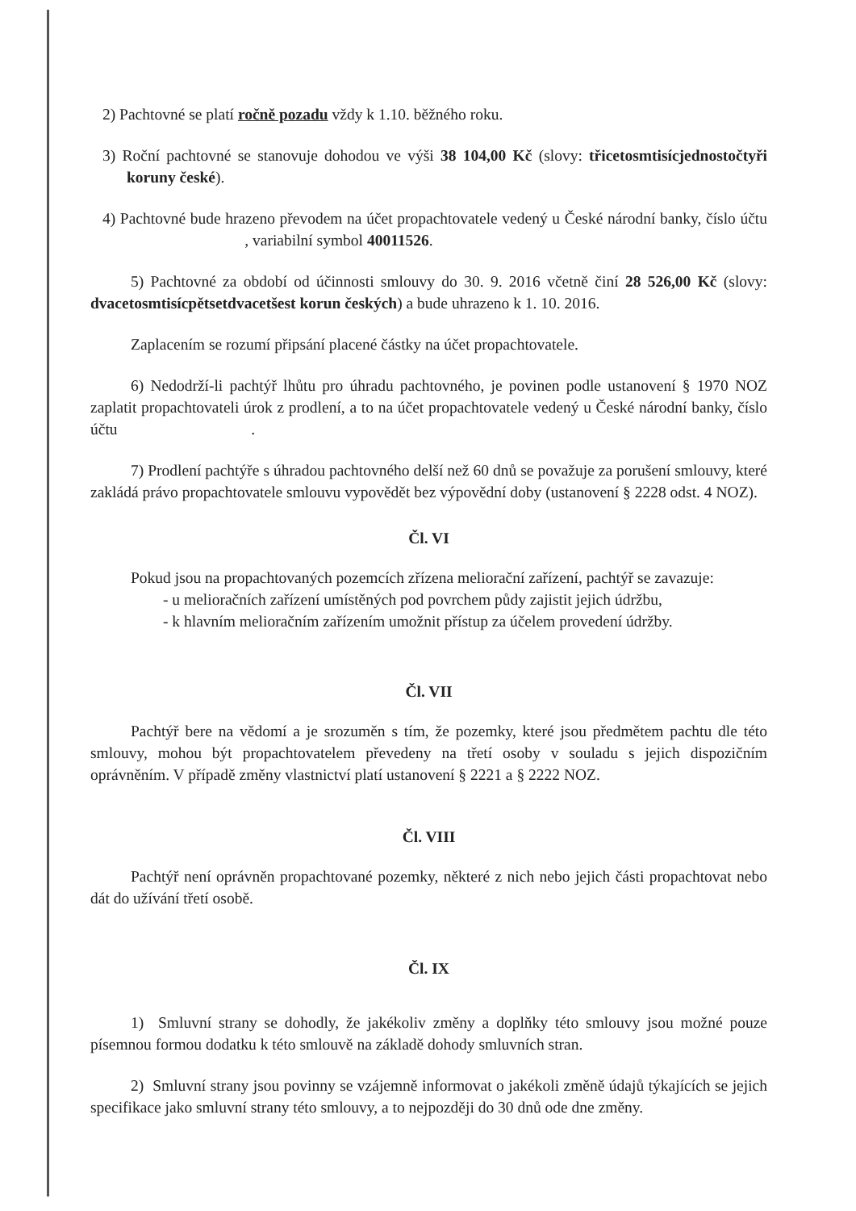2) Pachtovné se platí ročně pozadu vždy k 1.10. běžného roku.
3) Roční pachtovné se stanovuje dohodou ve výši 38 104,00 Kč (slovy: třicetosmtisícjednostočtyři koruny české).
4) Pachtovné bude hrazeno převodem na účet propachtovatele vedený u České národní banky, číslo účtu , variabilní symbol 40011526.
5) Pachtovné za období od účinnosti smlouvy do 30. 9. 2016 včetně činí 28 526,00 Kč (slovy: dvacetosmtisícpětsetdvacetšest korun českých) a bude uhrazeno k 1. 10. 2016.
Zaplacením se rozumí připsání placené částky na účet propachtovatele.
6) Nedodrží-li pachtýř lhůtu pro úhradu pachtovného, je povinen podle ustanovení § 1970 NOZ zaplatit propachtovateli úrok z prodlení, a to na účet propachtovatele vedený u České národní banky, číslo účtu .
7) Prodlení pachtýře s úhradou pachtovného delší než 60 dnů se považuje za porušení smlouvy, které zakládá právo propachtovatele smlouvu vypovědět bez výpovědní doby (ustanovení § 2228 odst. 4 NOZ).
Čl. VI
Pokud jsou na propachtovaných pozemcích zřízena meliorační zařízení, pachtýř se zavazuje:
- u melioračních zařízení umístěných pod povrchem půdy zajistit jejich údržbu,
- k hlavním melioračním zařízením umožnit přístup za účelem provedení údržby.
Čl. VII
Pachtýř bere na vědomí a je srozuměn s tím, že pozemky, které jsou předmětem pachtu dle této smlouvy, mohou být propachtovatelem převedeny na třetí osoby v souladu s jejich dispozičním oprávněním. V případě změny vlastnictví platí ustanovení § 2221 a § 2222 NOZ.
Čl. VIII
Pachtýř není oprávněn propachtované pozemky, některé z nich nebo jejich části propachtovat nebo dát do užívání třetí osobě.
Čl. IX
1) Smluvní strany se dohodly, že jakékoliv změny a doplňky této smlouvy jsou možné pouze písemnou formou dodatku k této smlouvě na základě dohody smluvních stran.
2) Smluvní strany jsou povinny se vzájemně informovat o jakékoli změně údajů týkajících se jejich specifikace jako smluvní strany této smlouvy, a to nejpozději do 30 dnů ode dne změny.